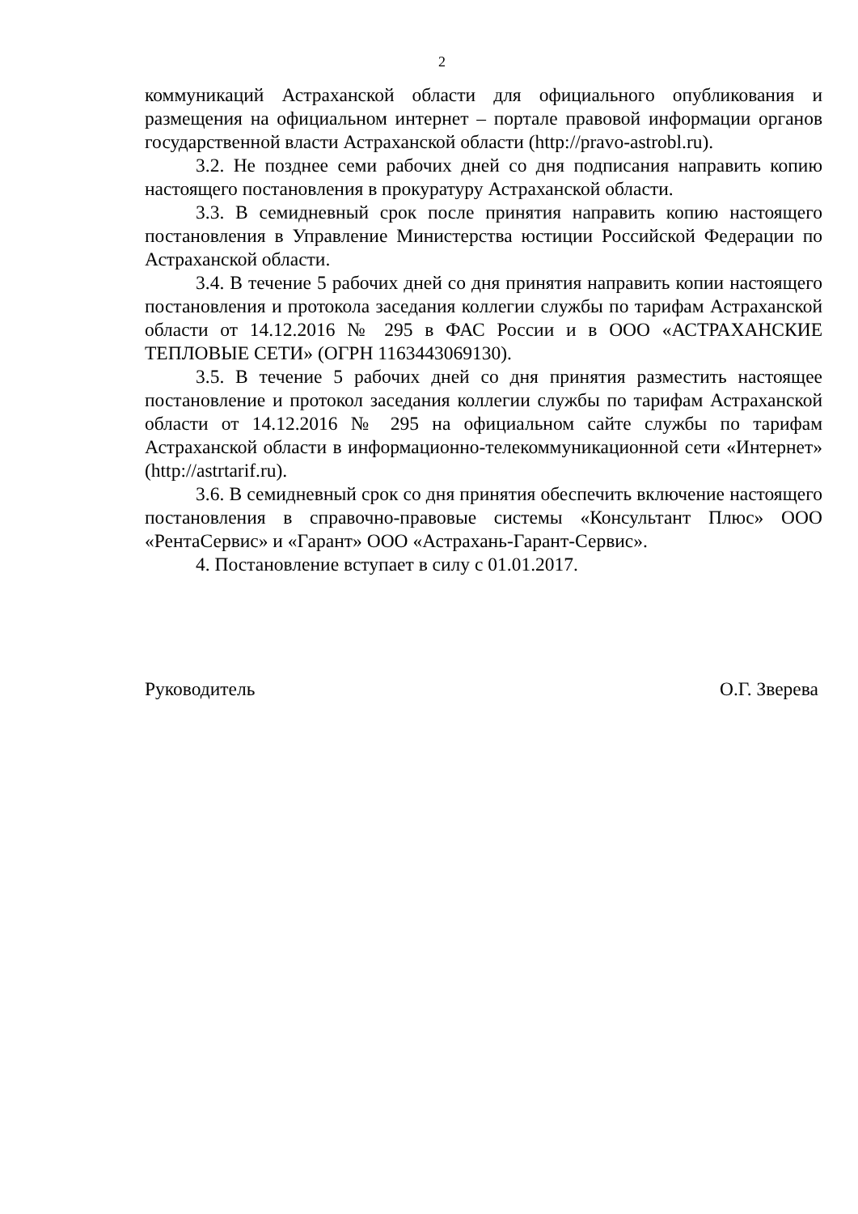2
коммуникаций Астраханской области для официального опубликования и размещения на официальном интернет – портале правовой информации органов государственной власти Астраханской области (http://pravo-astrobl.ru).
3.2. Не позднее семи рабочих дней со дня подписания направить копию настоящего постановления в прокуратуру Астраханской области.
3.3. В семидневный срок после принятия направить копию настоящего постановления в Управление Министерства юстиции Российской Федерации по Астраханской области.
3.4. В течение 5 рабочих дней со дня принятия направить копии настоящего постановления и протокола заседания коллегии службы по тарифам Астраханской области от 14.12.2016 № 295 в ФАС России и в ООО «АСТРАХАНСКИЕ ТЕПЛОВЫЕ СЕТИ» (ОГРН 1163443069130).
3.5. В течение 5 рабочих дней со дня принятия разместить настоящее постановление и протокол заседания коллегии службы по тарифам Астраханской области от 14.12.2016 № 295 на официальном сайте службы по тарифам Астраханской области в информационно-телекоммуникационной сети «Интернет» (http://astrtarif.ru).
3.6. В семидневный срок со дня принятия обеспечить включение настоящего постановления в справочно-правовые системы «Консультант Плюс» ООО «РентаСервис» и «Гарант» ООО «Астрахань-Гарант-Сервис».
4. Постановление вступает в силу с 01.01.2017.
Руководитель О.Г. Зверева